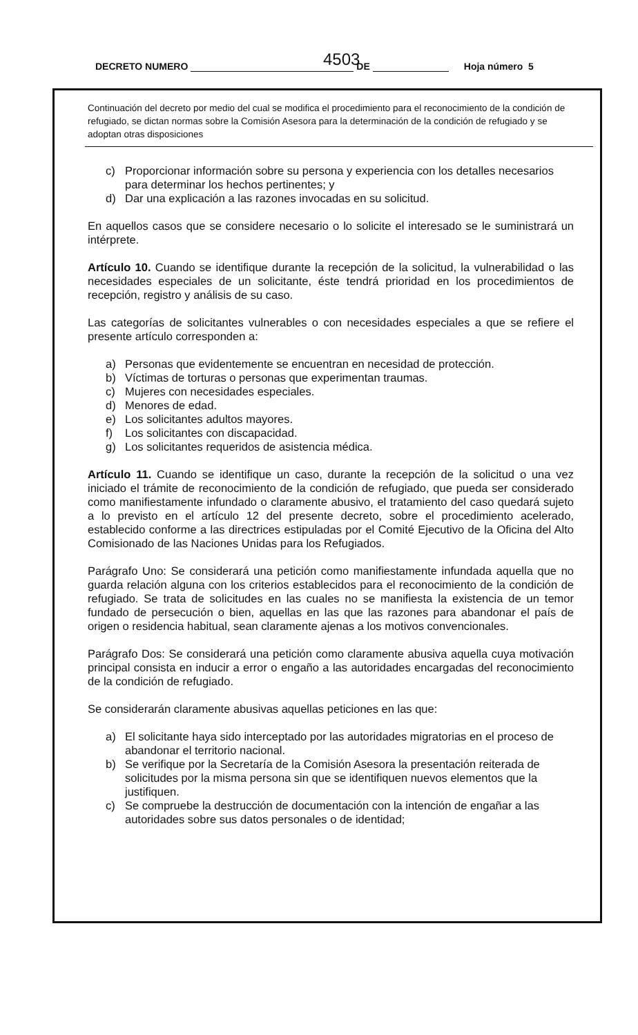4503
DECRETO NUMERO DE Hoja número 5
Continuación del decreto por medio del cual se modifica el procedimiento para el reconocimiento de la condición de refugiado, se dictan normas sobre la Comisión Asesora para la determinación de la condición de refugiado y se adoptan otras disposiciones
c) Proporcionar información sobre su persona y experiencia con los detalles necesarios para determinar los hechos pertinentes; y
d) Dar una explicación a las razones invocadas en su solicitud.
En aquellos casos que se considere necesario o lo solicite el interesado se le suministrará un intérprete.
Artículo 10. Cuando se identifique durante la recepción de la solicitud, la vulnerabilidad o las necesidades especiales de un solicitante, éste tendrá prioridad en los procedimientos de recepción, registro y análisis de su caso.
Las categorías de solicitantes vulnerables o con necesidades especiales a que se refiere el presente artículo corresponden a:
a) Personas que evidentemente se encuentran en necesidad de protección.
b) Víctimas de torturas o personas que experimentan traumas.
c) Mujeres con necesidades especiales.
d) Menores de edad.
e) Los solicitantes adultos mayores.
f) Los solicitantes con discapacidad.
g) Los solicitantes requeridos de asistencia médica.
Artículo 11. Cuando se identifique un caso, durante la recepción de la solicitud o una vez iniciado el trámite de reconocimiento de la condición de refugiado, que pueda ser considerado como manifiestamente infundado o claramente abusivo, el tratamiento del caso quedará sujeto a lo previsto en el artículo 12 del presente decreto, sobre el procedimiento acelerado, establecido conforme a las directrices estipuladas por el Comité Ejecutivo de la Oficina del Alto Comisionado de las Naciones Unidas para los Refugiados.
Parágrafo Uno: Se considerará una petición como manifiestamente infundada aquella que no guarda relación alguna con los criterios establecidos para el reconocimiento de la condición de refugiado. Se trata de solicitudes en las cuales no se manifiesta la existencia de un temor fundado de persecución o bien, aquellas en las que las razones para abandonar el país de origen o residencia habitual, sean claramente ajenas a los motivos convencionales.
Parágrafo Dos: Se considerará una petición como claramente abusiva aquella cuya motivación principal consista en inducir a error o engaño a las autoridades encargadas del reconocimiento de la condición de refugiado.
Se considerarán claramente abusivas aquellas peticiones en las que:
a) El solicitante haya sido interceptado por las autoridades migratorias en el proceso de abandonar el territorio nacional.
b) Se verifique por la Secretaría de la Comisión Asesora la presentación reiterada de solicitudes por la misma persona sin que se identifiquen nuevos elementos que la justifiquen.
c) Se compruebe la destrucción de documentación con la intención de engañar a las autoridades sobre sus datos personales o de identidad;